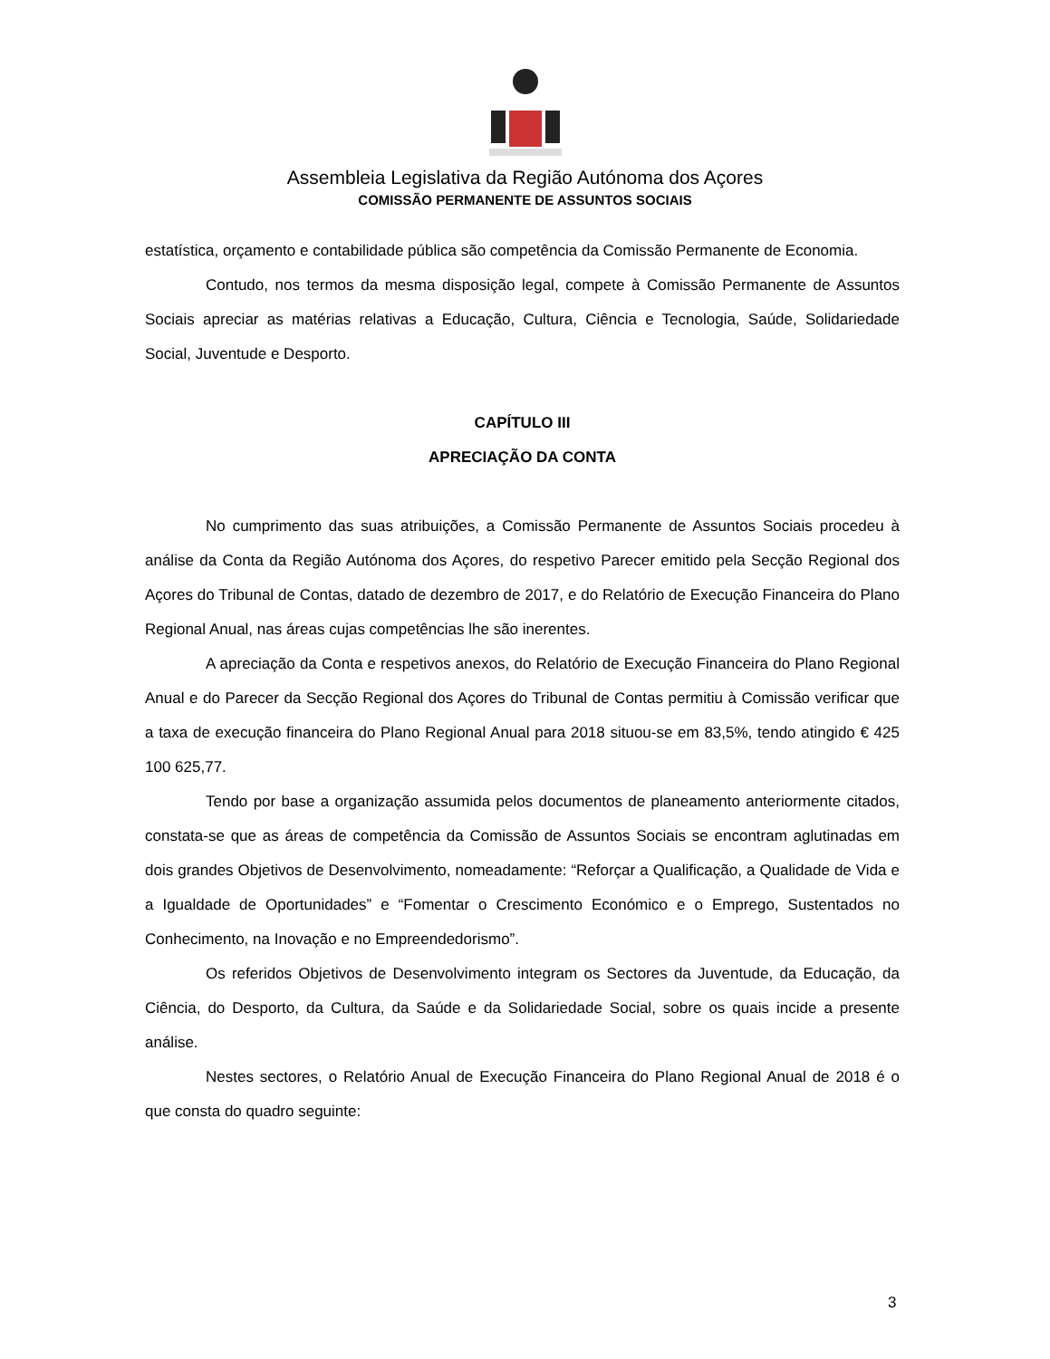Assembleia Legislativa da Região Autónoma dos Açores
COMISSÃO PERMANENTE DE ASSUNTOS SOCIAIS
estatística, orçamento e contabilidade pública são competência da Comissão Permanente de Economia.
Contudo, nos termos da mesma disposição legal, compete à Comissão Permanente de Assuntos Sociais apreciar as matérias relativas a Educação, Cultura, Ciência e Tecnologia, Saúde, Solidariedade Social, Juventude e Desporto.
CAPÍTULO III
APRECIAÇÃO DA CONTA
No cumprimento das suas atribuições, a Comissão Permanente de Assuntos Sociais procedeu à análise da Conta da Região Autónoma dos Açores, do respetivo Parecer emitido pela Secção Regional dos Açores do Tribunal de Contas, datado de dezembro de 2017, e do Relatório de Execução Financeira do Plano Regional Anual, nas áreas cujas competências lhe são inerentes.
A apreciação da Conta e respetivos anexos, do Relatório de Execução Financeira do Plano Regional Anual e do Parecer da Secção Regional dos Açores do Tribunal de Contas permitiu à Comissão verificar que a taxa de execução financeira do Plano Regional Anual para 2018 situou-se em 83,5%, tendo atingido € 425 100 625,77.
Tendo por base a organização assumida pelos documentos de planeamento anteriormente citados, constata-se que as áreas de competência da Comissão de Assuntos Sociais se encontram aglutinadas em dois grandes Objetivos de Desenvolvimento, nomeadamente: “Reforçar a Qualificação, a Qualidade de Vida e a Igualdade de Oportunidades” e “Fomentar o Crescimento Económico e o Emprego, Sustentados no Conhecimento, na Inovação e no Empreendedorismo”.
Os referidos Objetivos de Desenvolvimento integram os Sectores da Juventude, da Educação, da Ciência, do Desporto, da Cultura, da Saúde e da Solidariedade Social, sobre os quais incide a presente análise.
Nestes sectores, o Relatório Anual de Execução Financeira do Plano Regional Anual de 2018 é o que consta do quadro seguinte:
3